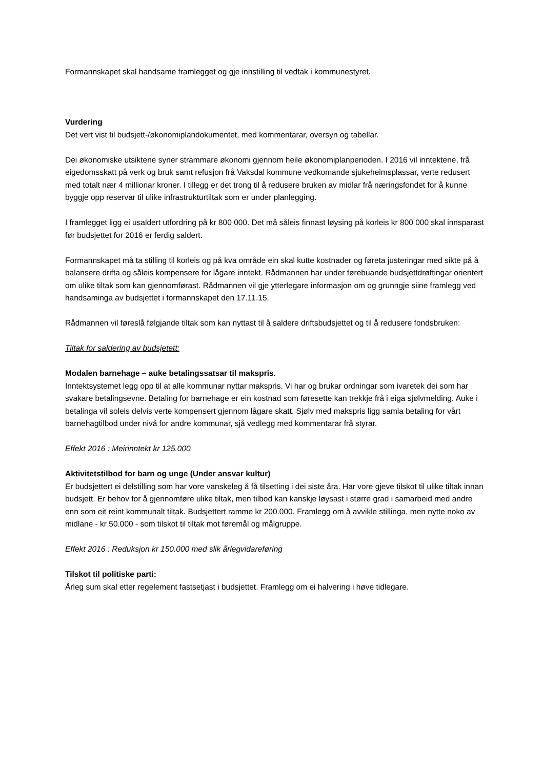Formannskapet skal handsame framlegget og gje innstilling til vedtak i kommunestyret.
Vurdering
Det vert vist til budsjett-/økonomiplandokumentet, med kommentarar, oversyn og tabellar.
Dei økonomiske utsiktene syner strammare økonomi gjennom heile økonomiplanperioden. I 2016 vil inntektene, frå eigedomsskatt på verk og bruk samt refusjon frå Vaksdal kommune vedkomande sjukeheimsplassar, verte redusert med totalt nær 4 millionar kroner. I tillegg er det trong til å redusere bruken av midlar frå næringsfondet for å kunne byggje opp reservar til ulike infrastrukturtiltak som er under planlegging.
I framlegget ligg ei usaldert utfordring på kr 800 000. Det må såleis finnast løysing på korleis kr 800 000 skal innsparast før budsjettet for 2016 er ferdig saldert.
Formannskapet må ta stilling til korleis og på kva område ein skal kutte kostnader og føreta justeringar med sikte på å balansere drifta og såleis kompensere for lågare inntekt. Rådmannen har under førebuande budsjettdrøftingar orientert om ulike tiltak som kan gjennomførast. Rådmannen vil gje ytterlegare informasjon om og grunngje siine framlegg ved handsaminga av budsjettet i formannskapet den 17.11.15.
Rådmannen vil føreslå følgjande tiltak som kan nyttast til å saldere driftsbudsjettet og til å redusere fondsbruken:
Tiltak for saldering av budsjetett:
Modalen barnehage – auke betalingssatsar til makspris.
Inntektsystemet legg opp til at alle kommunar nyttar makspris. Vi har og brukar ordningar som ivaretek dei som har svakare betalingsevne. Betaling for barnehage er ein kostnad som føresette kan trekkje frå i eiga sjølvmelding. Auke i betalinga vil soleis delvis verte kompensert gjennom lågare skatt. Sjølv med makspris ligg samla betaling for vårt barnehagtilbod under nivå for andre kommunar, sjå vedlegg med kommentarar frå styrar.
Effekt 2016 : Meirinntekt kr 125.000
Aktivitetstilbod for barn og unge (Under ansvar kultur)
Er budsjettert ei delstilling som har vore vanskeleg å få tilsetting i dei siste åra. Har vore gjeve tilskot til ulike tiltak innan budsjett. Er behov for å gjennomføre ulike tiltak, men tilbod kan kanskje løysast i større grad i samarbeid med andre enn som eit reint kommunalt tiltak. Budsjettert ramme kr 200.000. Framlegg om å avvikle stillinga, men nytte noko av midlane - kr 50.000 - som tilskot til tiltak mot føremål og målgruppe.
Effekt 2016 : Reduksjon kr 150.000 med slik årlegvidareføring
Tilskot til politiske parti:
Årleg sum skal etter regelement fastsetjast i budsjettet. Framlegg om ei halvering i høve tidlegare.